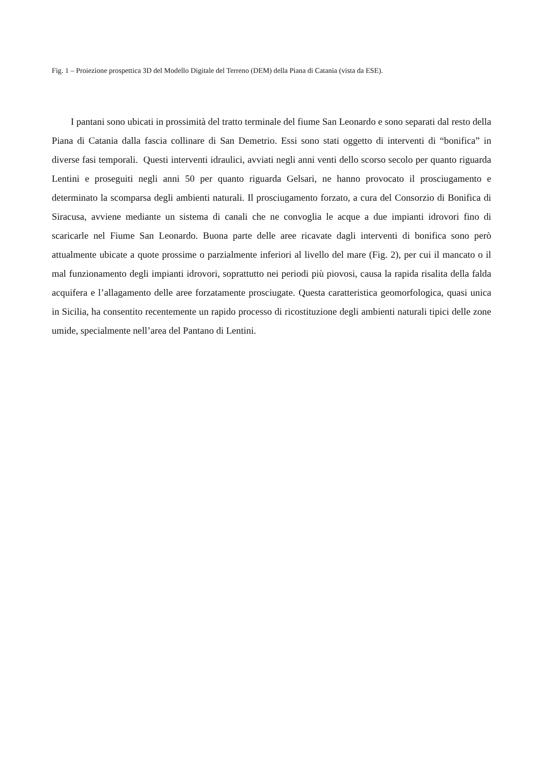Fig. 1 – Proiezione prospettica 3D del Modello Digitale del Terreno (DEM) della Piana di Catania (vista da ESE).
I pantani sono ubicati in prossimità del tratto terminale del fiume San Leonardo e sono separati dal resto della Piana di Catania dalla fascia collinare di San Demetrio. Essi sono stati oggetto di interventi di “bonifica” in diverse fasi temporali. Questi interventi idraulici, avviati negli anni venti dello scorso secolo per quanto riguarda Lentini e proseguiti negli anni 50 per quanto riguarda Gelsari, ne hanno provocato il prosciugamento e determinato la scomparsa degli ambienti naturali. Il prosciugamento forzato, a cura del Consorzio di Bonifica di Siracusa, avviene mediante un sistema di canali che ne convoglia le acque a due impianti idrovori fino di scaricarle nel Fiume San Leonardo. Buona parte delle aree ricavate dagli interventi di bonifica sono però attualmente ubicate a quote prossime o parzialmente inferiori al livello del mare (Fig. 2), per cui il mancato o il mal funzionamento degli impianti idrovori, soprattutto nei periodi più piovosi, causa la rapida risalita della falda acquifera e l’allagamento delle aree forzatamente prosciugate. Questa caratteristica geomorfologica, quasi unica in Sicilia, ha consentito recentemente un rapido processo di ricostituzione degli ambienti naturali tipici delle zone umide, specialmente nell’area del Pantano di Lentini.